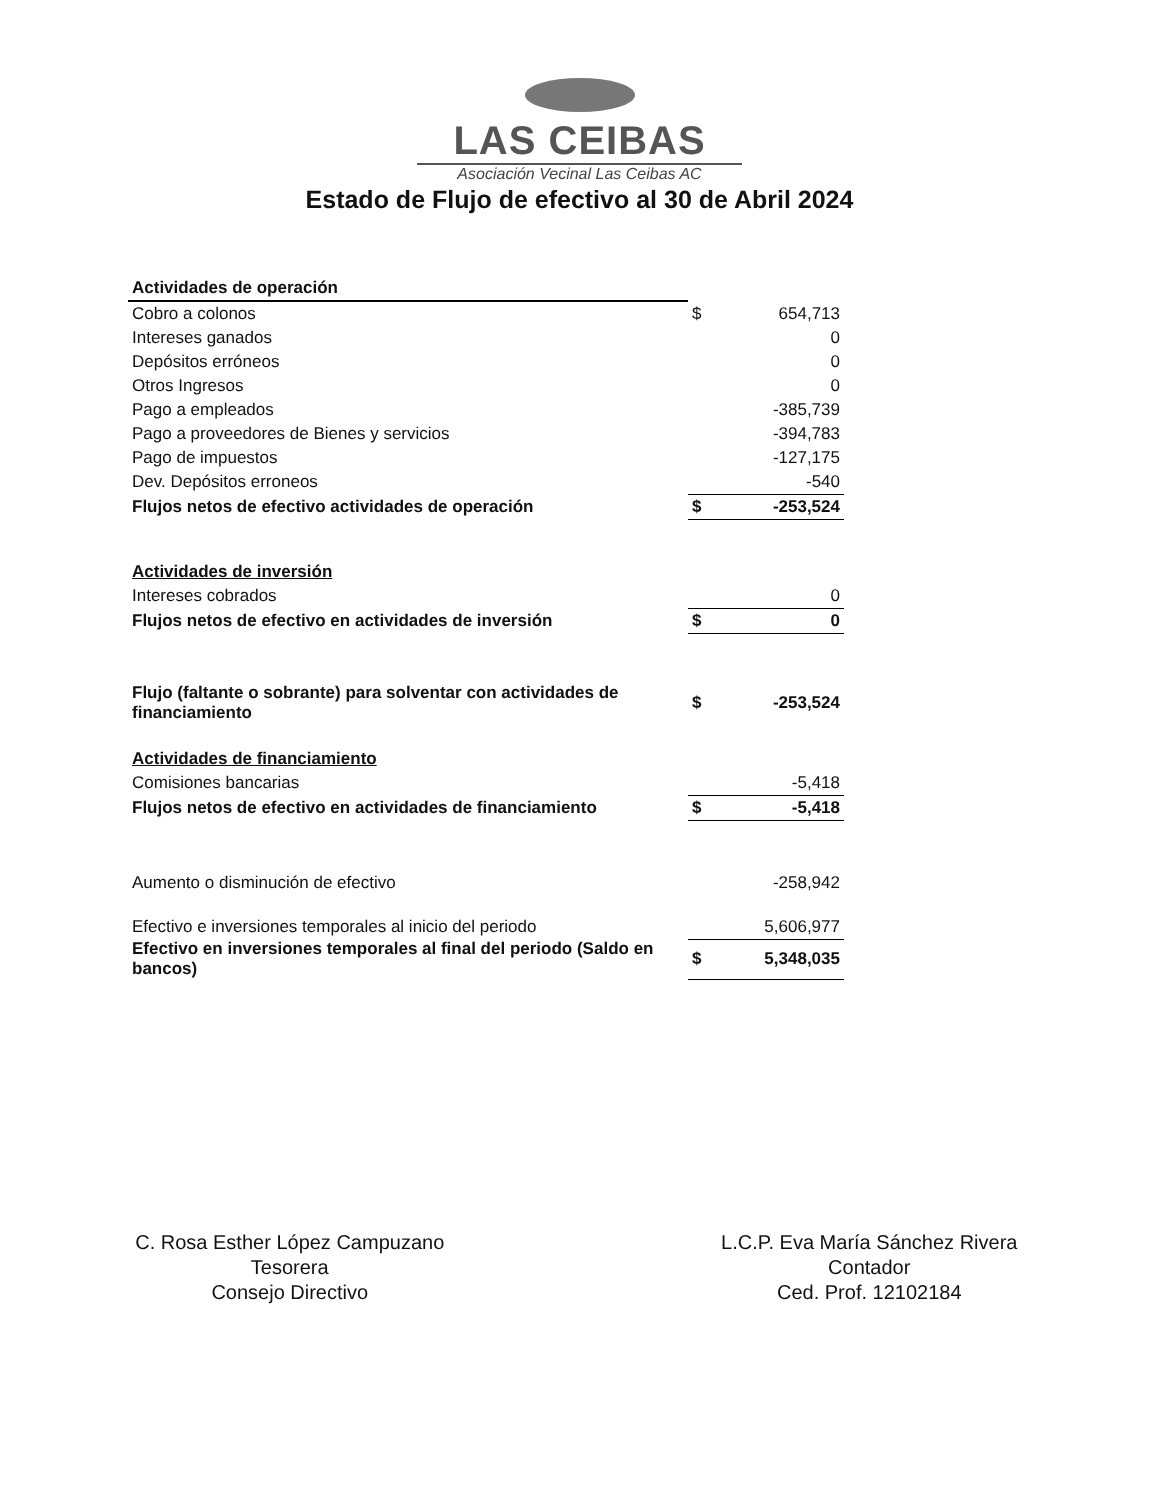LAS CEIBAS
Asociación Vecinal Las Ceibas AC
Estado de Flujo de efectivo al 30 de Abril 2024
| Actividades de operación | | |
| Cobro a colonos | $ | 654,713 |
| Intereses ganados | | 0 |
| Depósitos erróneos | | 0 |
| Otros Ingresos | | 0 |
| Pago a empleados | | -385,739 |
| Pago a proveedores de Bienes y servicios | | -394,783 |
| Pago de impuestos | | -127,175 |
| Dev. Depósitos erroneos | | -540 |
| Flujos netos de efectivo actividades de operación | $ | -253,524 |
| Actividades de inversión | | |
| Intereses cobrados | | 0 |
| Flujos netos de efectivo en actividades de inversión | $ | 0 |
| Flujo (faltante o sobrante) para solventar con actividades de financiamiento | $ | -253,524 |
| Actividades de financiamiento | | |
| Comisiones bancarias | | -5,418 |
| Flujos netos de efectivo en actividades de financiamiento | $ | -5,418 |
| Aumento o disminución de efectivo | | -258,942 |
| Efectivo e inversiones temporales al inicio del periodo | | 5,606,977 |
| Efectivo en inversiones temporales al final del periodo (Saldo en bancos) | $ | 5,348,035 |
C. Rosa Esther López Campuzano
Tesorera
Consejo Directivo
L.C.P. Eva María Sánchez Rivera
Contador
Ced. Prof. 12102184